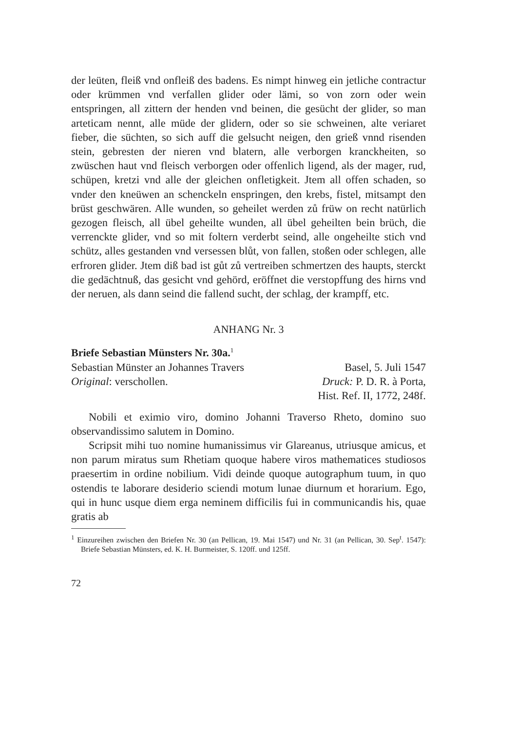der leüten, fleiß vnd onfleiß des badens. Es nimpt hinweg ein jetliche contractur oder krümmen vnd verfallen glider oder lämi, so von zorn oder wein entspringen, all zittern der henden vnd beinen, die gesücht der glider, so man arteticam nennt, alle müde der glidern, oder so sie schweinen, alte veriaret fieber, die süchten, so sich auff die gelsucht neigen, den grieß vnnd risenden stein, gebresten der nieren vnd blatern, alle verborgen kranckheiten, so zwüschen haut vnd fleisch verborgen oder offenlich ligend, als der mager, rud, schüpen, kretzi vnd alle der gleichen onfletigkeit. Jtem all offen schaden, so vnder den kneüwen an schenckeln enspringen, den krebs, fistel, mitsampt den brüst geschwären. Alle wunden, so geheilet werden zů früw on recht natürlich gezogen fleisch, all übel geheilte wunden, all übel geheilten bein brüch, die verrenckte glider, vnd so mit foltern verderbt seind, alle ongeheilte stich vnd schütz, alles gestanden vnd versessen blůt, von fallen, stoßen oder schlegen, alle erfroren glider. Jtem diß bad ist gůt zů vertreiben schmertzen des haupts, sterckt die gedächtnuß, das gesicht vnd gehörd, eröffnet die verstopffung des hirns vnd der neruen, als dann seind die fallend sucht, der schlag, der krampff, etc.
ANHANG Nr. 3
Briefe Sebastian Münsters Nr. 30a.<sup>1</sup>
Sebastian Münster an Johannes Travers Basel, 5. Juli 1547
Original: verschollen. Druck: P. D. R. à Porta,
Hist. Ref. II, 1772, 248f.
Nobili et eximio viro, domino Johanni Traverso Rheto, domino suo observandissimo salutem in Domino.
Scripsit mihi tuo nomine humanissimus vir Glareanus, utriusque amicus, et non parum miratus sum Rhetiam quoque habere viros mathematices studiosos praesertim in ordine nobilium. Vidi deinde quoque autographum tuum, in quo ostendis te laborare desiderio sciendi motum lunae diurnum et horarium. Ego, qui in hunc usque diem erga neminem difficilis fui in communicandis his, quae gratis ab
<sup>1</sup> Einzureihen zwischen den Briefen Nr. 30 (an Pellican, 19. Mai 1547) und Nr. 31 (an Pellican, 30. Sep<sup>t</sup>. 1547): Briefe Sebastian Münsters, ed. K. H. Burmeister, S. 120ff. und 125ff.
72